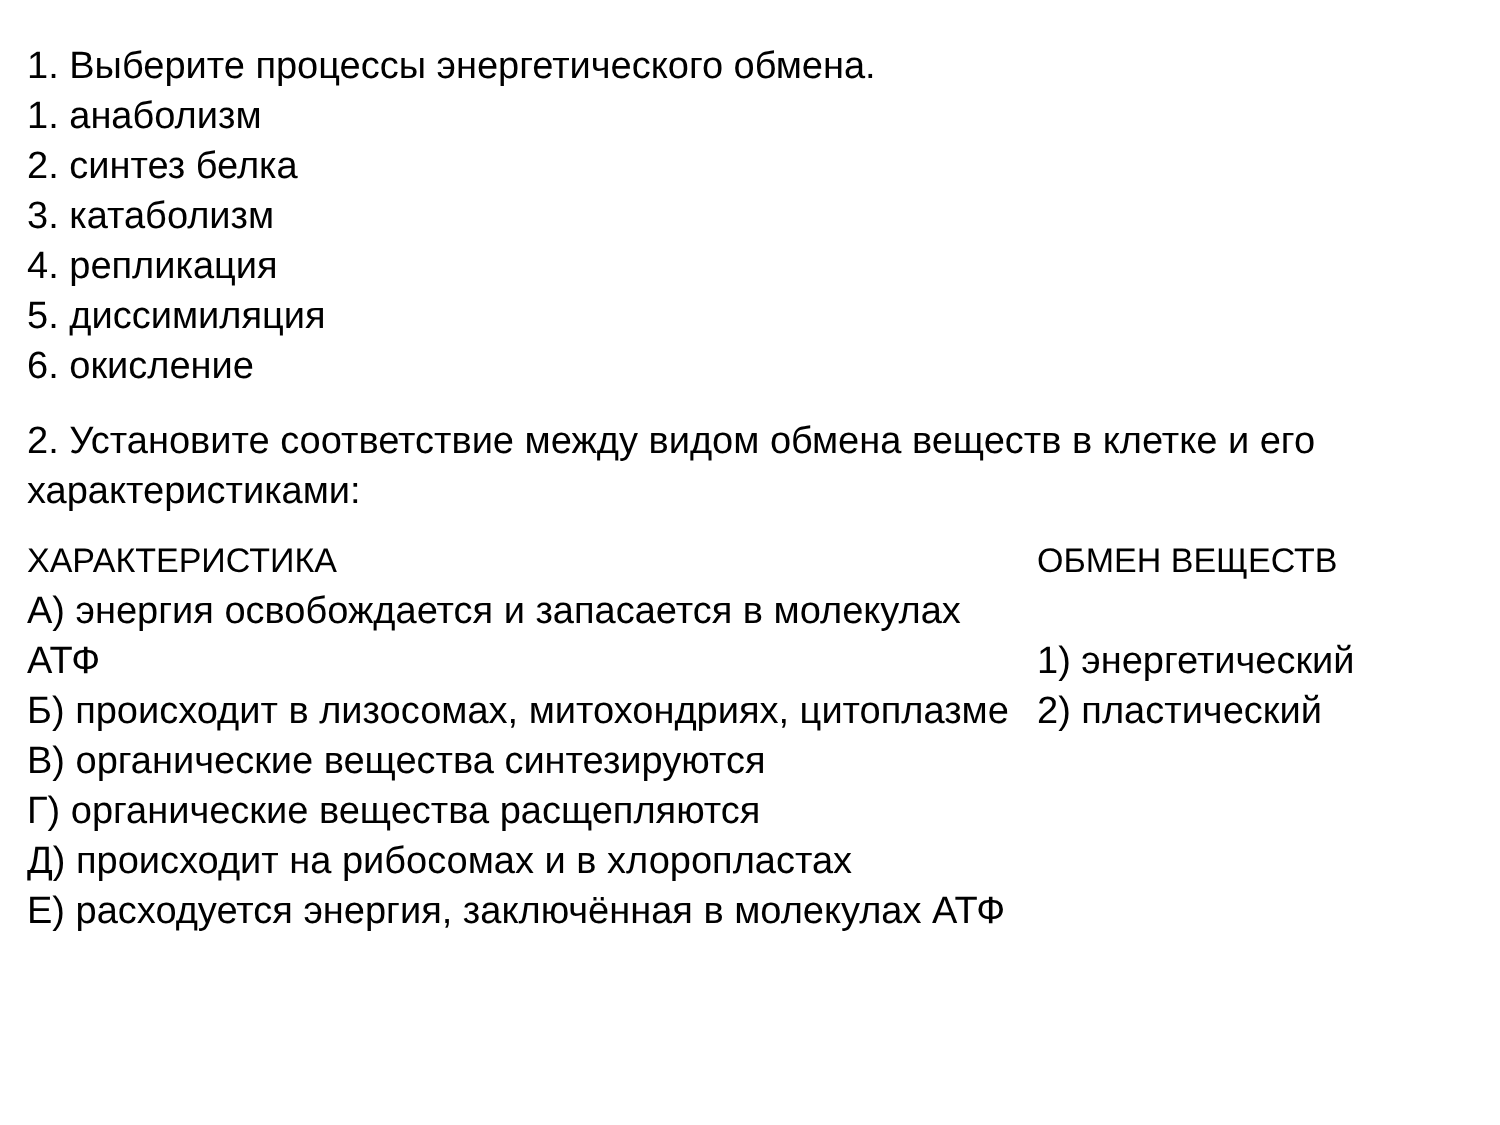1. Выберите процессы энергетического обмена.
1. анаболизм
2. синтез белка
3. катаболизм
4. репликация
5. диссимиляция
6. окисление
2. Установите соответствие между видом обмена веществ в клетке и его характеристиками:
ХАРАКТЕРИСТИКА
А) энергия освобождается и запасается в молекулах АТФ
Б) происходит в лизосомах, митохондриях, цитоплазме
В) органические вещества синтезируются
Г) органические вещества расщепляются
Д) происходит на рибосомах и в хлоропластах
Е) расходуется энергия, заключённая в молекулах АТФ
ОБМЕН ВЕЩЕСТВ
1) энергетический
2) пластический